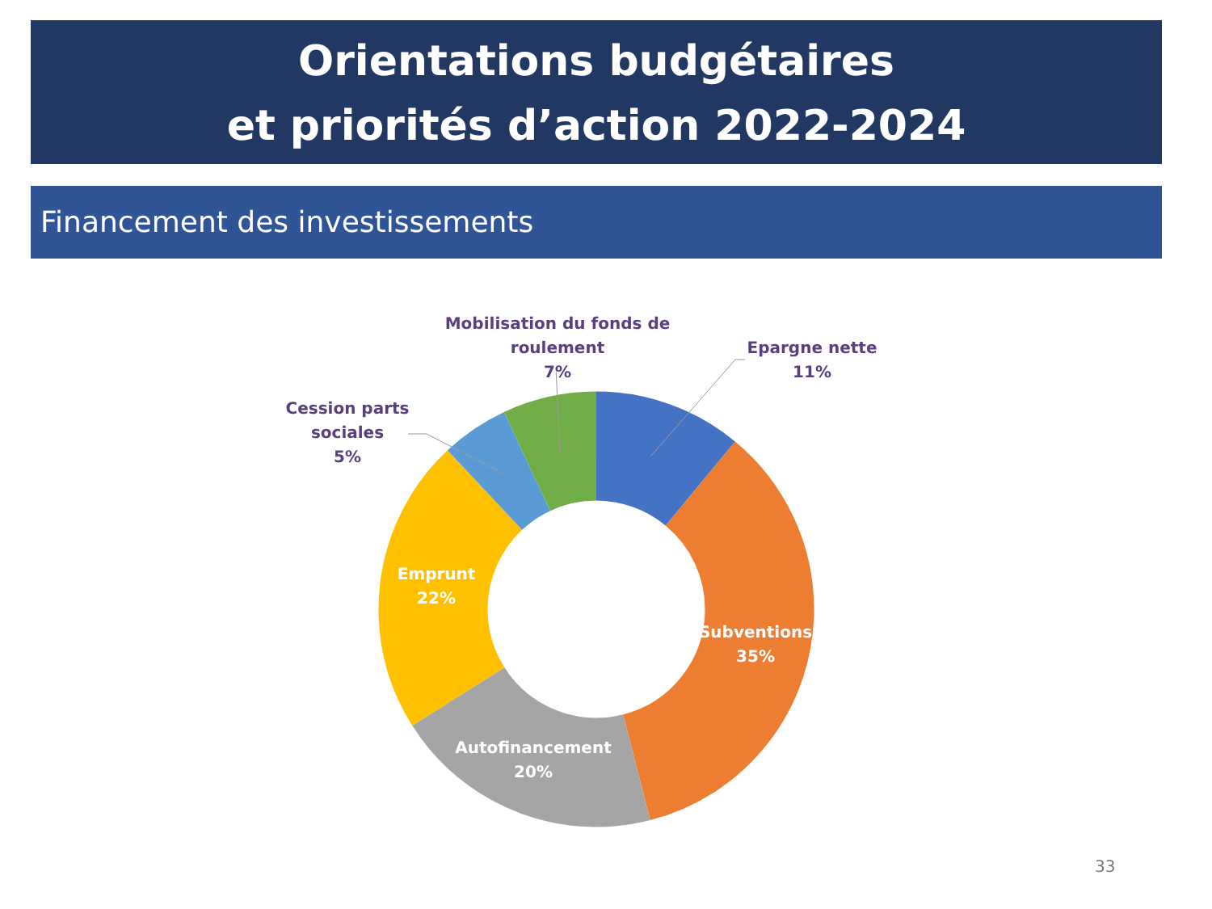Orientations budgétaires
et priorités d’action 2022-2024
Financement des investissements
Mobilisation du fonds de roulement
7%
Epargne nette
11%
Cession parts
sociales
5%
Emprunt
22%
Subventions
35%
Autofinancement
20%
33